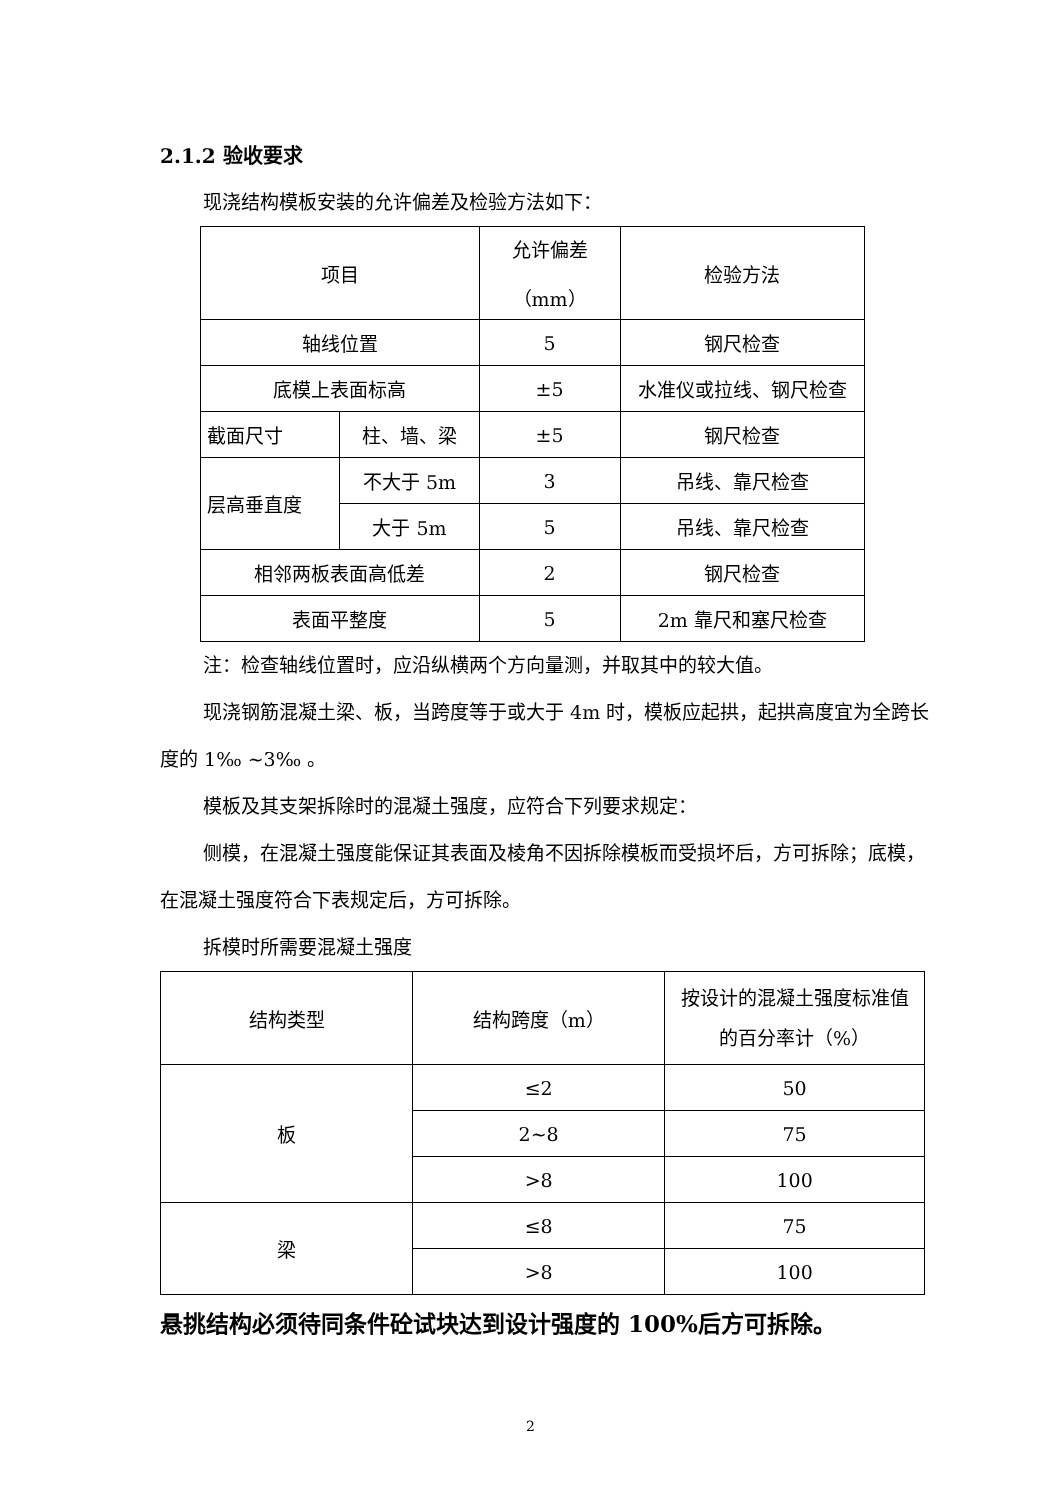2.1.2 验收要求
现浇结构模板安装的允许偏差及检验方法如下：
| 项目 | | 允许偏差 （mm） | 检验方法 |
| 轴线位置 | | 5 | 钢尺检查 |
| 底模上表面标高 | | ±5 | 水准仪或拉线、钢尺检查 |
| 截面尺寸 | 柱、墙、梁 | ±5 | 钢尺检查 |
| 层高垂直度 | 不大于 5m | 3 | 吊线、靠尺检查 |
| | 大于 5m | 5 | 吊线、靠尺检查 |
| 相邻两板表面高低差 | | 2 | 钢尺检查 |
| 表面平整度 | | 5 | 2m 靠尺和塞尺检查 |
注：检查轴线位置时，应沿纵横两个方向量测，并取其中的较大值。
现浇钢筋混凝土梁、板，当跨度等于或大于 4m 时，模板应起拱，起拱高度宜为全跨长度的 1‰ ~3‰ 。
模板及其支架拆除时的混凝土强度，应符合下列要求规定：
侧模，在混凝土强度能保证其表面及棱角不因拆除模板而受损坏后，方可拆除；底模，在混凝土强度符合下表规定后，方可拆除。
拆模时所需要混凝土强度
| 结构类型 | 结构跨度（m） | 按设计的混凝土强度标准值的百分率计（%） |
| 板 | ≤2 | 50 |
| | 2~8 | 75 |
| | >8 | 100 |
| 梁 | ≤8 | 75 |
| | >8 | 100 |
悬挑结构必须待同条件砼试块达到设计强度的 100%后方可拆除。
2